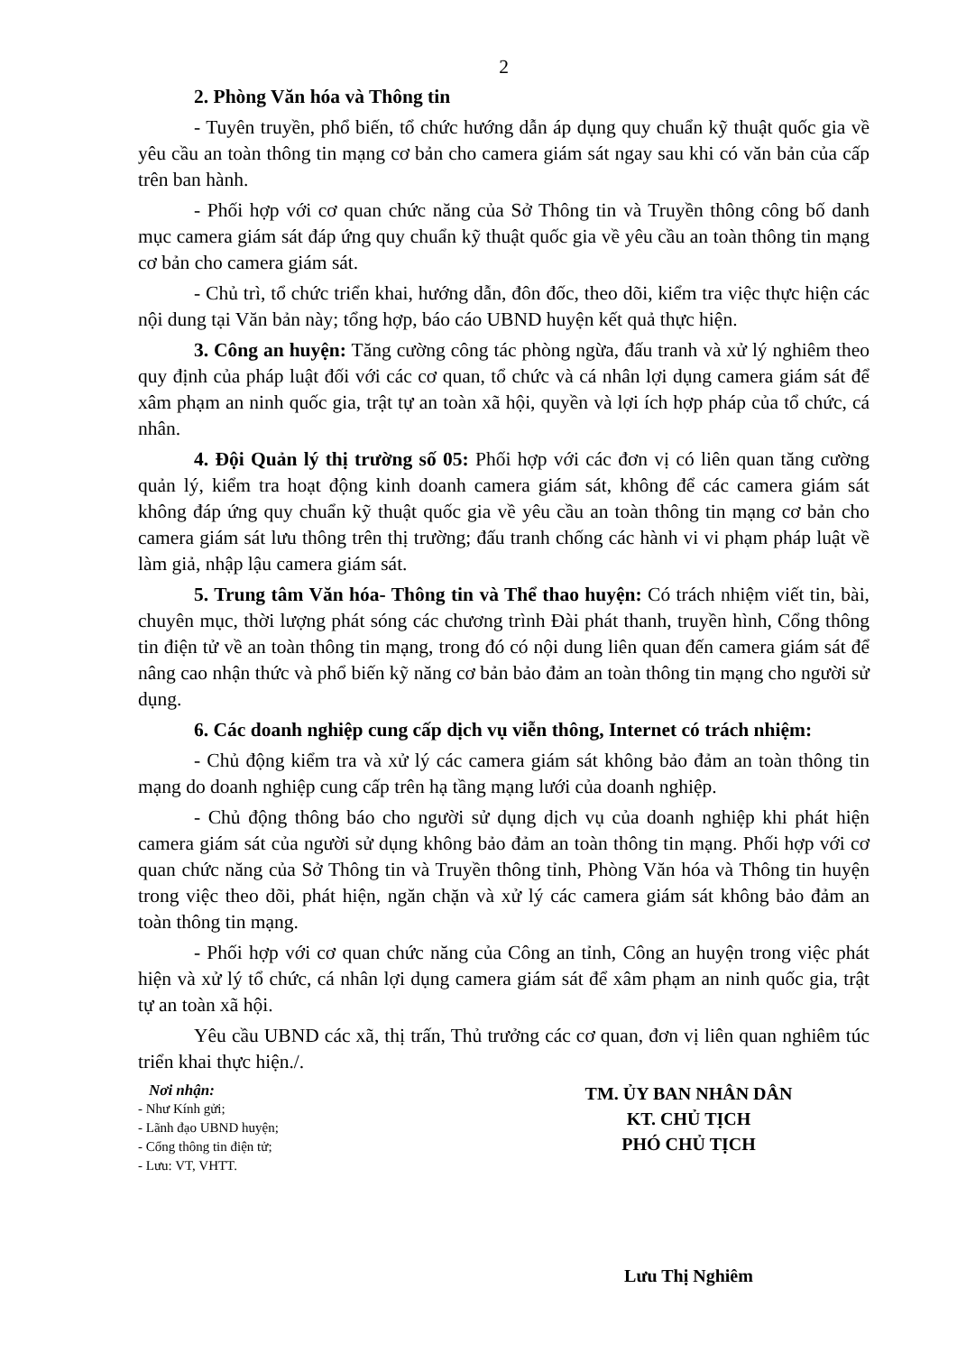2
2. Phòng Văn hóa và Thông tin
- Tuyên truyền, phổ biến, tổ chức hướng dẫn áp dụng quy chuẩn kỹ thuật quốc gia về yêu cầu an toàn thông tin mạng cơ bản cho camera giám sát ngay sau khi có văn bản của cấp trên ban hành.
- Phối hợp với cơ quan chức năng của Sở Thông tin và Truyền thông công bố danh mục camera giám sát đáp ứng quy chuẩn kỹ thuật quốc gia về yêu cầu an toàn thông tin mạng cơ bản cho camera giám sát.
- Chủ trì, tổ chức triển khai, hướng dẫn, đôn đốc, theo dõi, kiểm tra việc thực hiện các nội dung tại Văn bản này; tổng hợp, báo cáo UBND huyện kết quả thực hiện.
3. Công an huyện: Tăng cường công tác phòng ngừa, đấu tranh và xử lý nghiêm theo quy định của pháp luật đối với các cơ quan, tổ chức và cá nhân lợi dụng camera giám sát để xâm phạm an ninh quốc gia, trật tự an toàn xã hội, quyền và lợi ích hợp pháp của tổ chức, cá nhân.
4. Đội Quản lý thị trường số 05: Phối hợp với các đơn vị có liên quan tăng cường quản lý, kiểm tra hoạt động kinh doanh camera giám sát, không để các camera giám sát không đáp ứng quy chuẩn kỹ thuật quốc gia về yêu cầu an toàn thông tin mạng cơ bản cho camera giám sát lưu thông trên thị trường; đấu tranh chống các hành vi vi phạm pháp luật về làm giả, nhập lậu camera giám sát.
5. Trung tâm Văn hóa- Thông tin và Thể thao huyện: Có trách nhiệm viết tin, bài, chuyên mục, thời lượng phát sóng các chương trình Đài phát thanh, truyền hình, Cổng thông tin điện tử về an toàn thông tin mạng, trong đó có nội dung liên quan đến camera giám sát để nâng cao nhận thức và phổ biến kỹ năng cơ bản bảo đảm an toàn thông tin mạng cho người sử dụng.
6. Các doanh nghiệp cung cấp dịch vụ viễn thông, Internet có trách nhiệm:
- Chủ động kiểm tra và xử lý các camera giám sát không bảo đảm an toàn thông tin mạng do doanh nghiệp cung cấp trên hạ tầng mạng lưới của doanh nghiệp.
- Chủ động thông báo cho người sử dụng dịch vụ của doanh nghiệp khi phát hiện camera giám sát của người sử dụng không bảo đảm an toàn thông tin mạng. Phối hợp với cơ quan chức năng của Sở Thông tin và Truyền thông tỉnh, Phòng Văn hóa và Thông tin huyện trong việc theo dõi, phát hiện, ngăn chặn và xử lý các camera giám sát không bảo đảm an toàn thông tin mạng.
- Phối hợp với cơ quan chức năng của Công an tỉnh, Công an huyện trong việc phát hiện và xử lý tổ chức, cá nhân lợi dụng camera giám sát để xâm phạm an ninh quốc gia, trật tự an toàn xã hội.
Yêu cầu UBND các xã, thị trấn, Thủ trưởng các cơ quan, đơn vị liên quan nghiêm túc triển khai thực hiện./.
Nơi nhận:
- Như Kính gửi;
- Lãnh đạo UBND huyện;
- Cổng thông tin điện tử;
- Lưu: VT, VHTT.
TM. ỦY BAN NHÂN DÂN
KT. CHỦ TỊCH
PHÓ CHỦ TỊCH
Lưu Thị Nghiêm